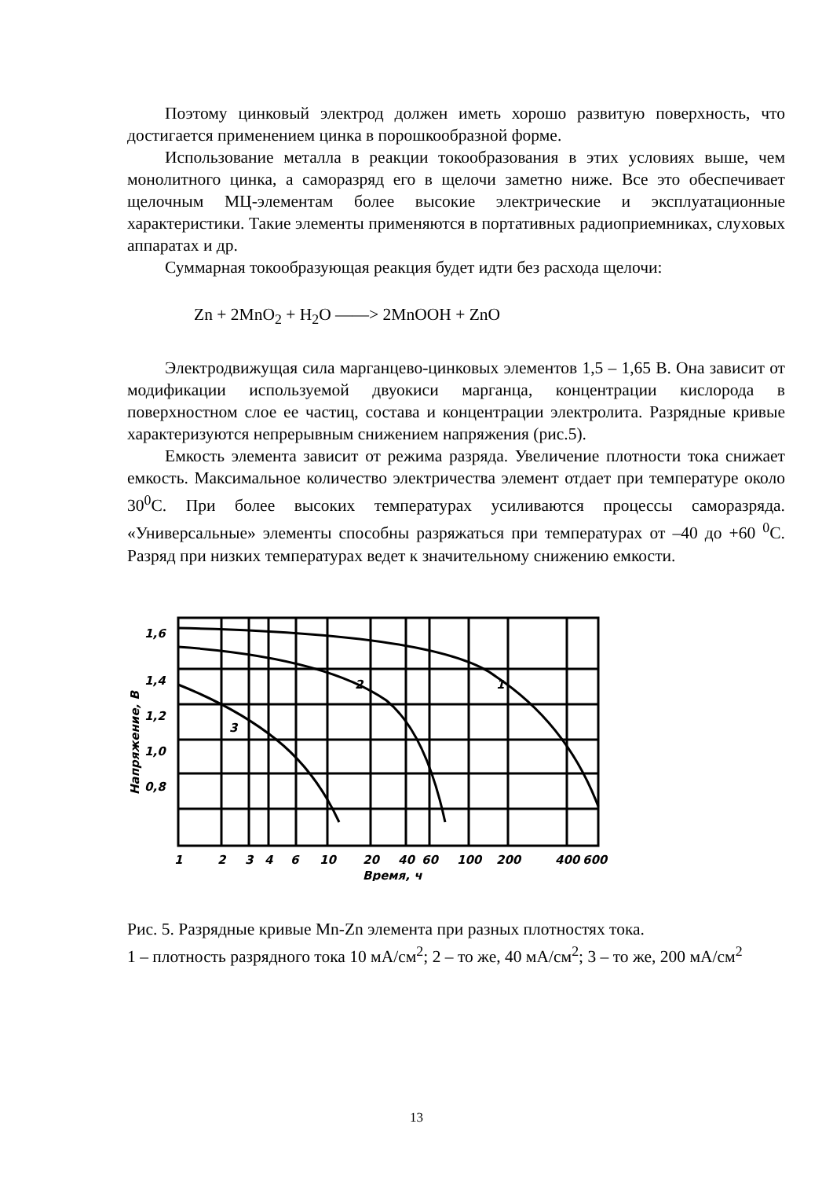Поэтому цинковый электрод должен иметь хорошо развитую поверхность, что достигается применением цинка в порошкообразной форме.
Использование металла в реакции токообразования в этих условиях выше, чем монолитного цинка, а саморазряд его в щелочи заметно ниже. Все это обеспечивает щелочным МЦ-элементам более высокие электрические и эксплуатационные характеристики. Такие элементы применяются в портативных радиоприемниках, слуховых аппаратах и др.
Суммарная токообразующая реакция будет идти без расхода щелочи:
Zn + 2MnO<sub>2</sub> + H<sub>2</sub>O ——> 2MnOOH + ZnO
Электродвижущая сила марганцево-цинковых элементов 1,5 – 1,65 В. Она зависит от модификации используемой двуокиси марганца, концентрации кислорода в поверхностном слое ее частиц, состава и концентрации электролита. Разрядные кривые характеризуются непрерывным снижением напряжения (рис.5).
Емкость элемента зависит от режима разряда. Увеличение плотности тока снижает емкость. Максимальное количество электричества элемент отдает при температуре около 30<sup>0</sup>С. При более высоких температурах усиливаются процессы саморазряда. «Универсальные» элементы способны разряжаться при температурах от –40 до +60 <sup>0</sup>С. Разряд при низких температурах ведет к значительному снижению емкости.
1,6
1,4
1,2
1,0
0,8
1
2
3
4
6
10
20
40
60
100
200
400
600
Время, ч
1
2
3
Напряжение, В
Рис. 5. Разрядные кривые Mn-Zn элемента при разных плотностях тока.
1 – плотность разрядного тока 10 мА/см<sup>2</sup>; 2 – то же, 40 мА/см<sup>2</sup>; 3 – то же, 200 мА/см<sup>2</sup>
13